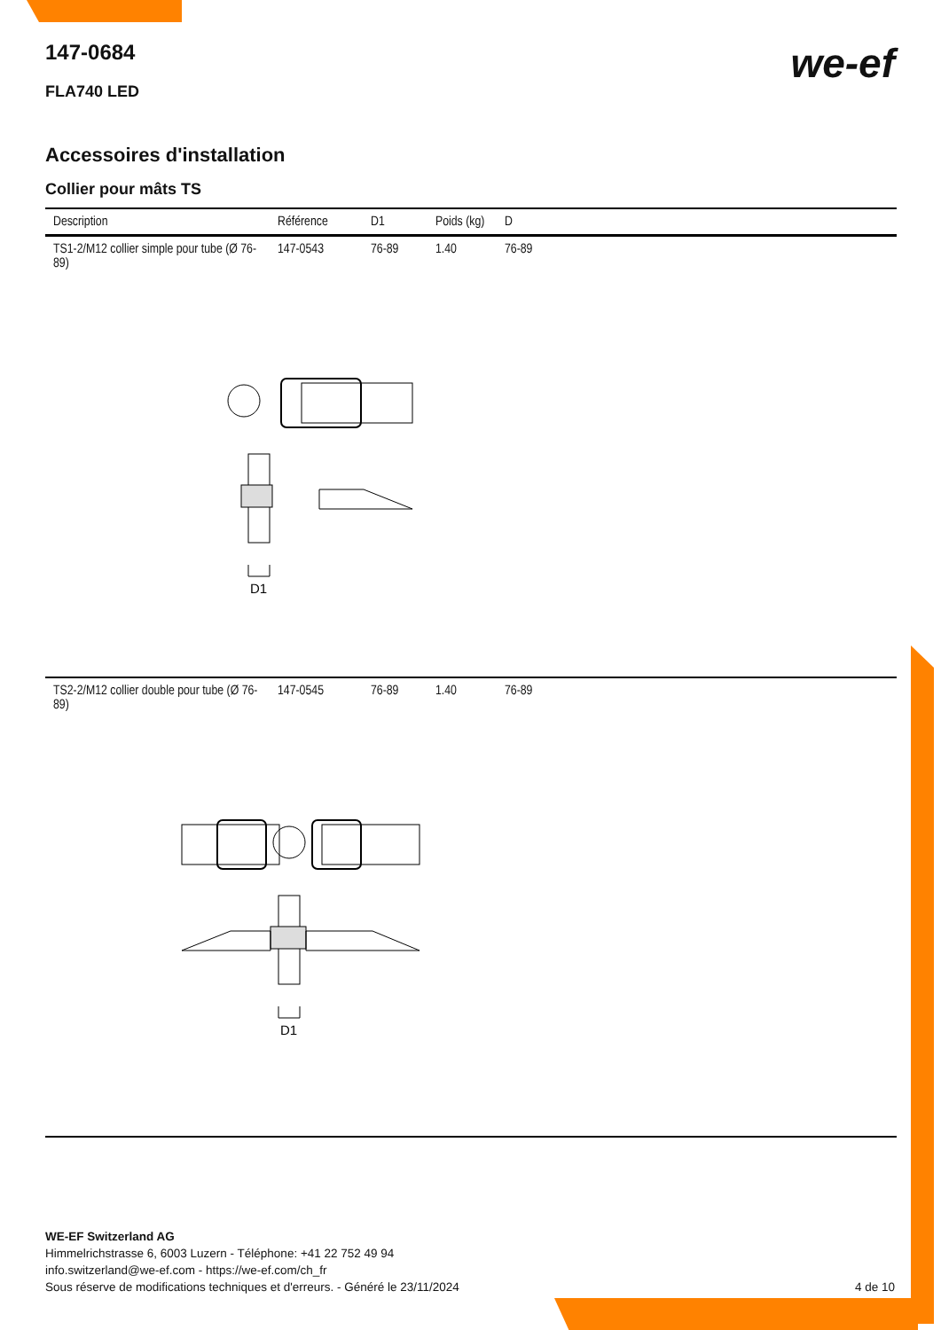we-ef
147-0684
FLA740 LED
Accessoires d'installation
Collier pour mâts TS
| Description | Référence | D1 | Poids (kg) | D |
| --- | --- | --- | --- | --- |
| TS1-2/M12 collier simple pour tube (Ø 76-89) | 147-0543 | 76-89 | 1.40 | 76-89 |
| D1 | | | | |
| TS2-2/M12 collier double pour tube (Ø 76-89) | 147-0545 | 76-89 | 1.40 | 76-89 |
| D1 | | | | |
WE-EF Switzerland AG
Himmelrichstrasse 6, 6003 Luzern - Téléphone: +41 22 752 49 94
info.switzerland@we-ef.com - https://we-ef.com/ch_fr
Sous réserve de modifications techniques et d'erreurs. - Généré le 23/11/2024 4 de 10